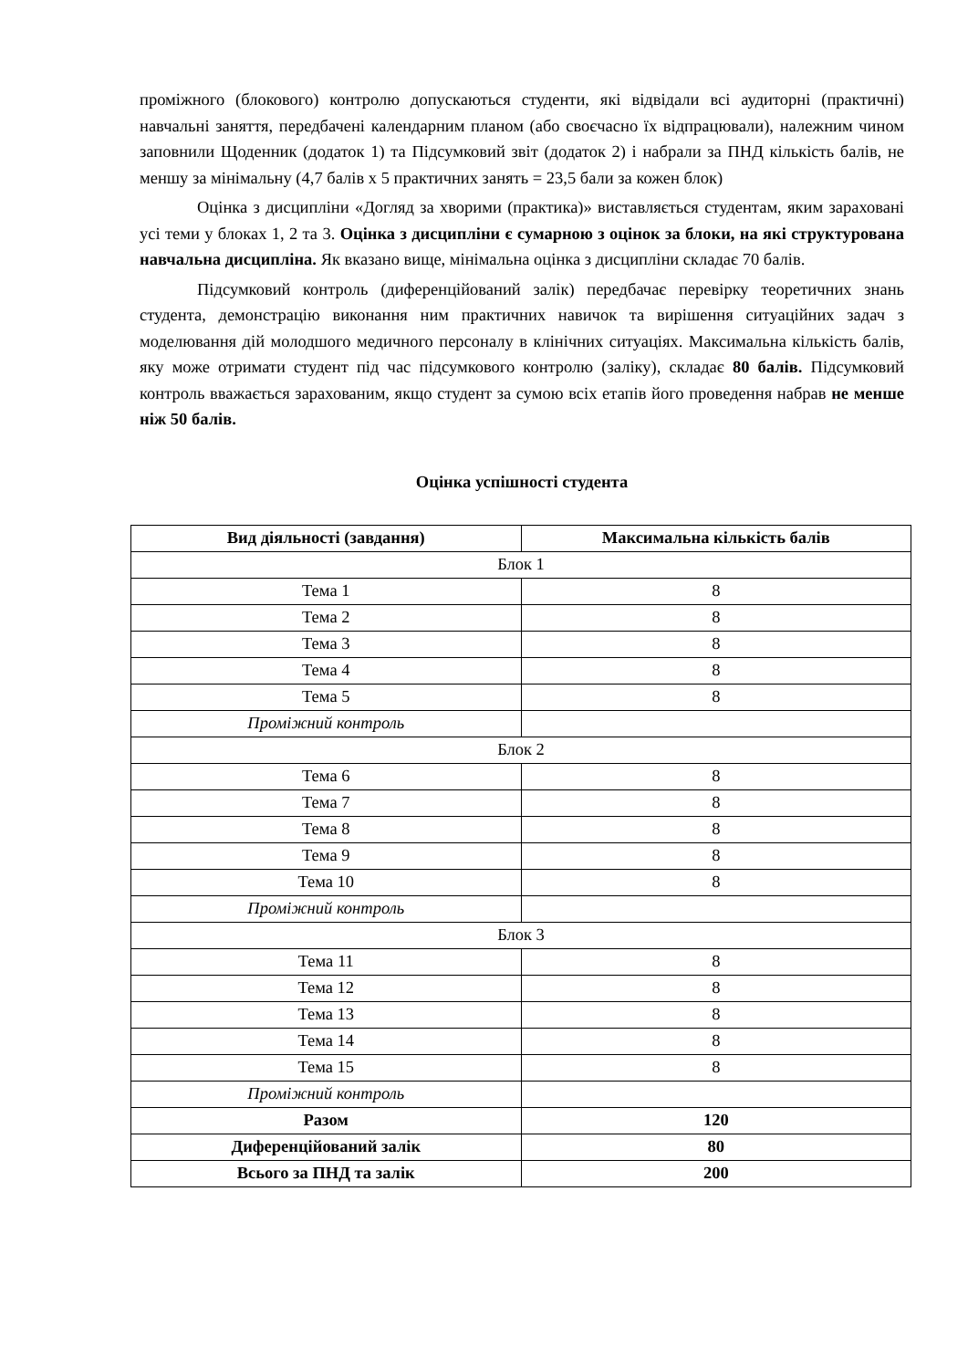проміжного (блокового) контролю допускаються студенти, які відвідали всі аудиторні (практичні) навчальні заняття, передбачені календарним планом (або своєчасно їх відпрацювали), належним чином заповнили Щоденник (додаток 1) та Підсумковий звіт (додаток 2) і набрали за ПНД кількість балів, не меншу за мінімальну (4,7 балів х 5 практичних занять = 23,5 бали за кожен блок)
Оцінка з дисципліни «Догляд за хворими (практика)» виставляється студентам, яким зараховані усі теми у блоках 1, 2 та 3. Оцінка з дисципліни є сумарною з оцінок за блоки, на які структурована навчальна дисципліна. Як вказано вище, мінімальна оцінка з дисципліни складає 70 балів.
Підсумковий контроль (диференційований залік) передбачає перевірку теоретичних знань студента, демонстрацію виконання ним практичних навичок та вирішення ситуаційних задач з моделювання дій молодшого медичного персоналу в клінічних ситуаціях. Максимальна кількість балів, яку може отримати студент під час підсумкового контролю (заліку), складає 80 балів. Підсумковий контроль вважається зарахованим, якщо студент за сумою всіх етапів його проведення набрав не менше ніж 50 балів.
Оцінка успішності студента
| Вид діяльності (завдання) | Максимальна кількість балів |
| --- | --- |
| Блок 1 | |
| Тема 1 | 8 |
| Тема 2 | 8 |
| Тема 3 | 8 |
| Тема 4 | 8 |
| Тема 5 | 8 |
| Проміжний контроль | |
| Блок 2 | |
| Тема 6 | 8 |
| Тема 7 | 8 |
| Тема 8 | 8 |
| Тема 9 | 8 |
| Тема 10 | 8 |
| Проміжний контроль | |
| Блок 3 | |
| Тема 11 | 8 |
| Тема 12 | 8 |
| Тема 13 | 8 |
| Тема 14 | 8 |
| Тема 15 | 8 |
| Проміжний контроль | |
| Разом | 120 |
| Диференційований залік | 80 |
| Всього за ПНД та залік | 200 |